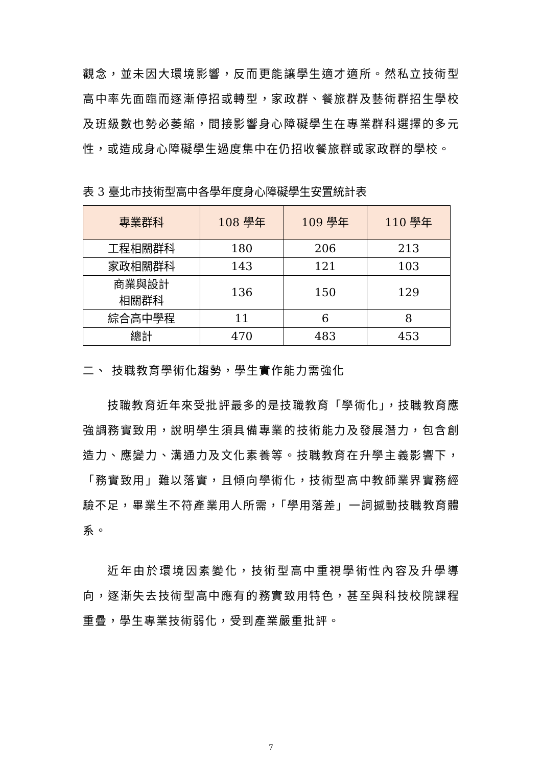觀念，並未因大環境影響，反而更能讓學生適才適所。然私立技術型高中率先面臨而逐漸停招或轉型，家政群、餐旅群及藝術群招生學校及班級數也勢必萎縮，間接影響身心障礙學生在專業群科選擇的多元性，或造成身心障礙學生過度集中在仍招收餐旅群或家政群的學校。
表 3 臺北市技術型高中各學年度身心障礙學生安置統計表
| 專業群科 | 108 學年 | 109 學年 | 110 學年 |
| --- | --- | --- | --- |
| 工程相關群科 | 180 | 206 | 213 |
| 家政相關群科 | 143 | 121 | 103 |
| 商業與設計 相關群科 | 136 | 150 | 129 |
| 綜合高中學程 | 11 | 6 | 8 |
| 總計 | 470 | 483 | 453 |
二、 技職教育學術化趨勢，學生實作能力需強化
技職教育近年來受批評最多的是技職教育「學術化」，技職教育應強調務實致用，說明學生須具備專業的技術能力及發展潛力，包含創造力、應變力、溝通力及文化素養等。技職教育在升學主義影響下，「務實致用」難以落實，且傾向學術化，技術型高中教師業界實務經驗不足，畢業生不符產業用人所需，「學用落差」一詞撼動技職教育體系。
近年由於環境因素變化，技術型高中重視學術性內容及升學導向，逐漸失去技術型高中應有的務實致用特色，甚至與科技校院課程重疊，學生專業技術弱化，受到產業嚴重批評。
7